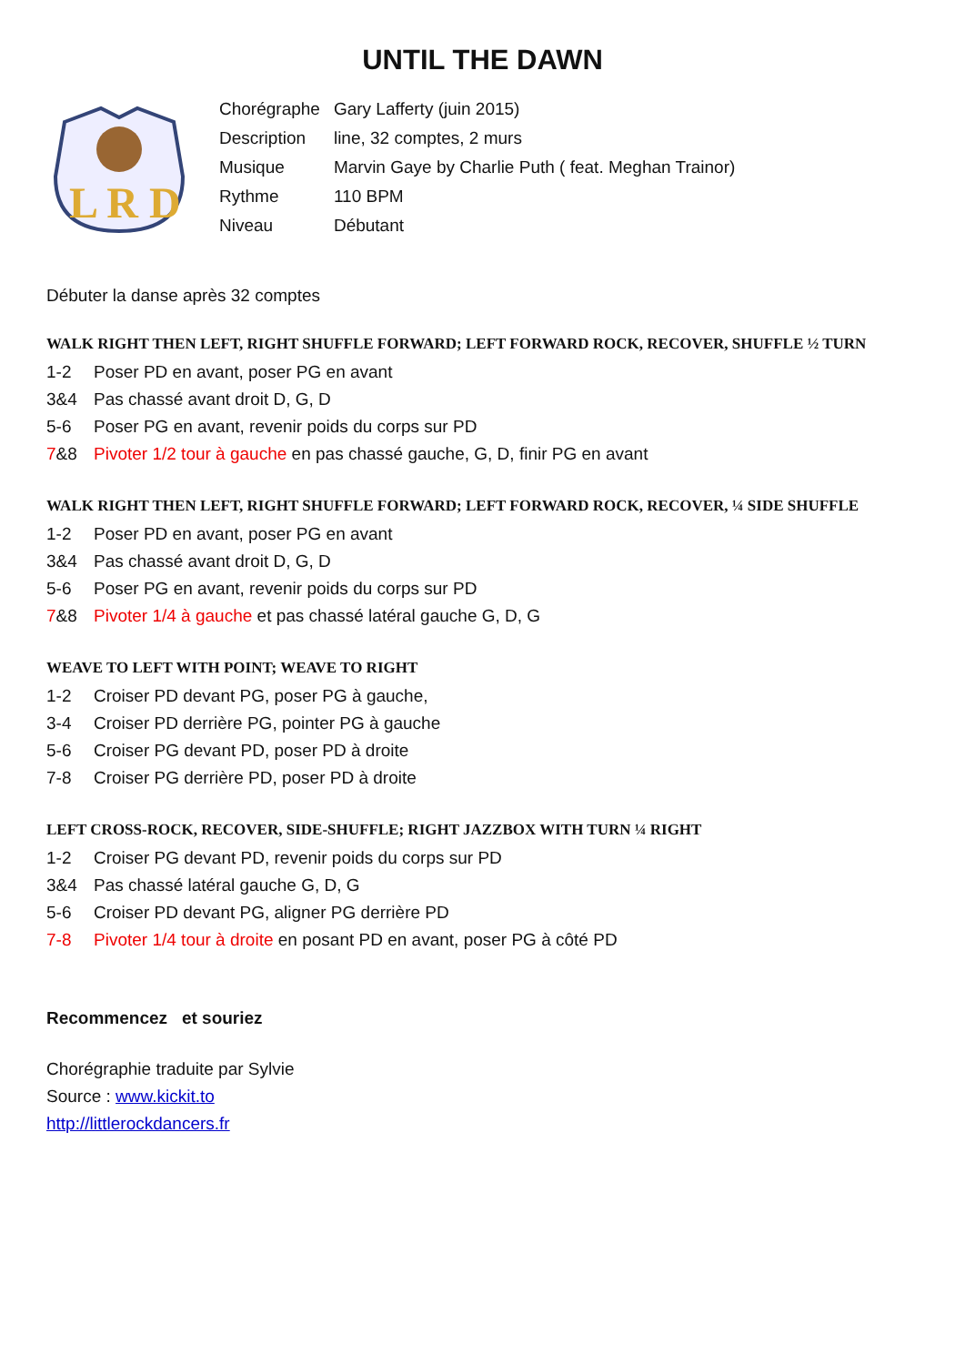UNTIL THE DAWN
L R D
| Chorégraphe | Gary Lafferty (juin 2015) |
| Description | line, 32 comptes, 2 murs |
| Musique | Marvin Gaye by Charlie Puth ( feat. Meghan Trainor) |
| Rythme | 110 BPM |
| Niveau | Débutant |
Débuter la danse après 32 comptes
WALK RIGHT THEN LEFT, RIGHT SHUFFLE FORWARD; LEFT FORWARD ROCK, RECOVER, SHUFFLE ½ TURN
1-2 Poser PD en avant, poser PG en avant
3&4 Pas chassé avant droit D, G, D
5-6 Poser PG en avant, revenir poids du corps sur PD
7&8 Pivoter 1/2 tour à gauche en pas chassé gauche, G, D, finir PG en avant
WALK RIGHT THEN LEFT, RIGHT SHUFFLE FORWARD; LEFT FORWARD ROCK, RECOVER, ¼ SIDE SHUFFLE
1-2 Poser PD en avant, poser PG en avant
3&4 Pas chassé avant droit D, G, D
5-6 Poser PG en avant, revenir poids du corps sur PD
7&8 Pivoter 1/4 à gauche et pas chassé latéral gauche G, D, G
WEAVE TO LEFT WITH POINT; WEAVE TO RIGHT
1-2 Croiser PD devant PG, poser PG à gauche,
3-4 Croiser PD derrière PG, pointer PG à gauche
5-6 Croiser PG devant PD, poser PD à droite
7-8 Croiser PG derrière PD, poser PD à droite
LEFT CROSS-ROCK, RECOVER, SIDE-SHUFFLE; RIGHT JAZZBOX WITH TURN ¼ RIGHT
1-2 Croiser PG devant PD, revenir poids du corps sur PD
3&4 Pas chassé latéral gauche G, D, G
5-6 Croiser PD devant PG, aligner PG derrière PD
7-8 Pivoter 1/4 tour à droite en posant PD en avant, poser PG à côté PD
Recommencez et souriez
Chorégraphie traduite par Sylvie
Source : www.kickit.to
http://littlerockdancers.fr